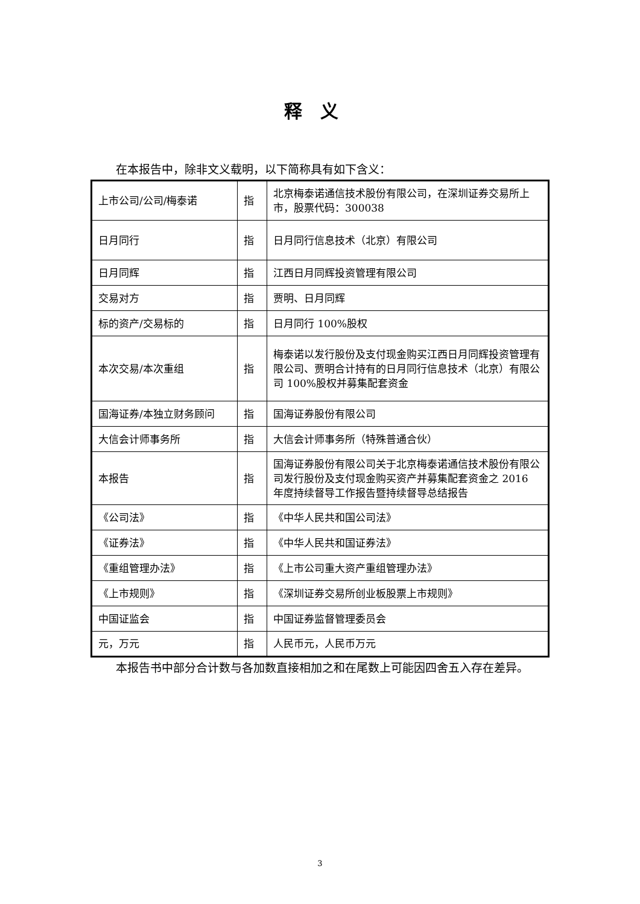释义
在本报告中，除非文义载明，以下简称具有如下含义：
| 上市公司/公司/梅泰诺 | 指 | 北京梅泰诺通信技术股份有限公司，在深圳证券交易所上市，股票代码：300038 |
| 日月同行 | 指 | 日月同行信息技术（北京）有限公司 |
| 日月同辉 | 指 | 江西日月同辉投资管理有限公司 |
| 交易对方 | 指 | 贾明、日月同辉 |
| 标的资产/交易标的 | 指 | 日月同行 100%股权 |
| 本次交易/本次重组 | 指 | 梅泰诺以发行股份及支付现金购买江西日月同辉投资管理有限公司、贾明合计持有的日月同行信息技术（北京）有限公司 100%股权并募集配套资金 |
| 国海证券/本独立财务顾问 | 指 | 国海证券股份有限公司 |
| 大信会计师事务所 | 指 | 大信会计师事务所（特殊普通合伙） |
| 本报告 | 指 | 国海证券股份有限公司关于北京梅泰诺通信技术股份有限公司发行股份及支付现金购买资产并募集配套资金之 2016 年度持续督导工作报告暨持续督导总结报告 |
| 《公司法》 | 指 | 《中华人民共和国公司法》 |
| 《证券法》 | 指 | 《中华人民共和国证券法》 |
| 《重组管理办法》 | 指 | 《上市公司重大资产重组管理办法》 |
| 《上市规则》 | 指 | 《深圳证券交易所创业板股票上市规则》 |
| 中国证监会 | 指 | 中国证券监督管理委员会 |
| 元，万元 | 指 | 人民币元，人民币万元 |
本报告书中部分合计数与各加数直接相加之和在尾数上可能因四舍五入存在差异。
3